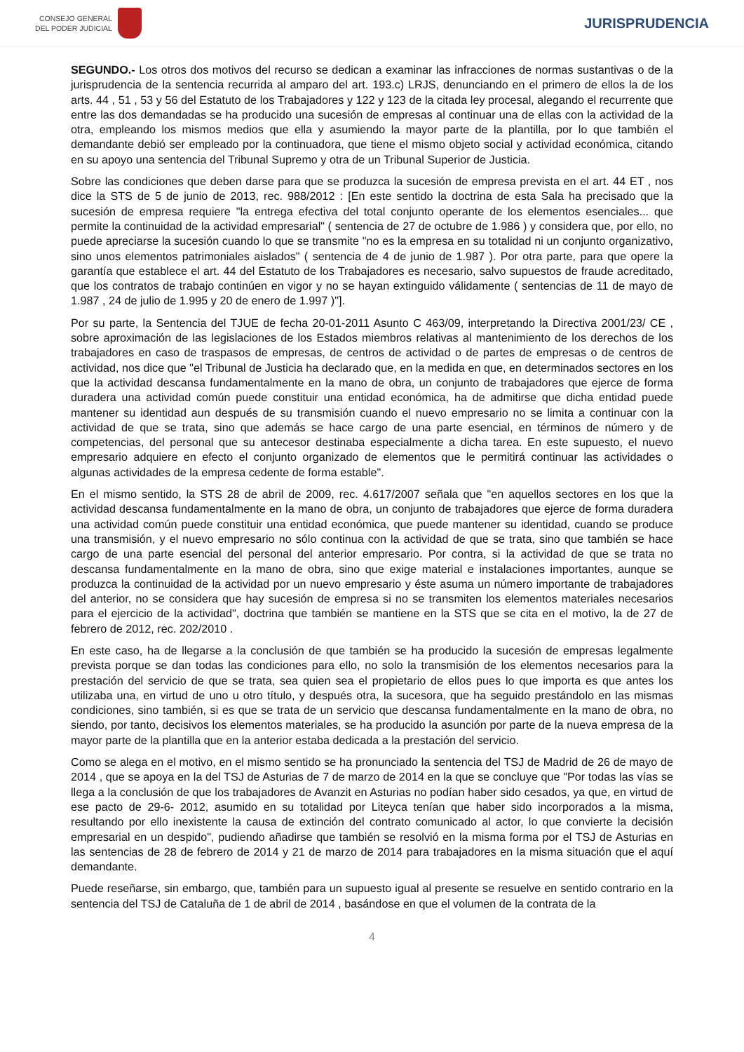CONSEJO GENERAL
DEL PODER JUDICIAL
JURISPRUDENCIA
SEGUNDO.- Los otros dos motivos del recurso se dedican a examinar las infracciones de normas sustantivas o de la jurisprudencia de la sentencia recurrida al amparo del art. 193.c) LRJS, denunciando en el primero de ellos la de los arts. 44 , 51 , 53 y 56 del Estatuto de los Trabajadores y 122 y 123 de la citada ley procesal, alegando el recurrente que entre las dos demandadas se ha producido una sucesión de empresas al continuar una de ellas con la actividad de la otra, empleando los mismos medios que ella y asumiendo la mayor parte de la plantilla, por lo que también el demandante debió ser empleado por la continuadora, que tiene el mismo objeto social y actividad económica, citando en su apoyo una sentencia del Tribunal Supremo y otra de un Tribunal Superior de Justicia.
Sobre las condiciones que deben darse para que se produzca la sucesión de empresa prevista en el art. 44 ET , nos dice la STS de 5 de junio de 2013, rec. 988/2012 : [En este sentido la doctrina de esta Sala ha precisado que la sucesión de empresa requiere "la entrega efectiva del total conjunto operante de los elementos esenciales... que permite la continuidad de la actividad empresarial" ( sentencia de 27 de octubre de 1.986 ) y considera que, por ello, no puede apreciarse la sucesión cuando lo que se transmite "no es la empresa en su totalidad ni un conjunto organizativo, sino unos elementos patrimoniales aislados" ( sentencia de 4 de junio de 1.987 ). Por otra parte, para que opere la garantía que establece el art. 44 del Estatuto de los Trabajadores es necesario, salvo supuestos de fraude acreditado, que los contratos de trabajo continúen en vigor y no se hayan extinguido válidamente ( sentencias de 11 de mayo de 1.987 , 24 de julio de 1.995 y 20 de enero de 1.997 )"].
Por su parte, la Sentencia del TJUE de fecha 20-01-2011 Asunto C 463/09, interpretando la Directiva 2001/23/ CE , sobre aproximación de las legislaciones de los Estados miembros relativas al mantenimiento de los derechos de los trabajadores en caso de traspasos de empresas, de centros de actividad o de partes de empresas o de centros de actividad, nos dice que "el Tribunal de Justicia ha declarado que, en la medida en que, en determinados sectores en los que la actividad descansa fundamentalmente en la mano de obra, un conjunto de trabajadores que ejerce de forma duradera una actividad común puede constituir una entidad económica, ha de admitirse que dicha entidad puede mantener su identidad aun después de su transmisión cuando el nuevo empresario no se limita a continuar con la actividad de que se trata, sino que además se hace cargo de una parte esencial, en términos de número y de competencias, del personal que su antecesor destinaba especialmente a dicha tarea. En este supuesto, el nuevo empresario adquiere en efecto el conjunto organizado de elementos que le permitirá continuar las actividades o algunas actividades de la empresa cedente de forma estable".
En el mismo sentido, la STS 28 de abril de 2009, rec. 4.617/2007 señala que "en aquellos sectores en los que la actividad descansa fundamentalmente en la mano de obra, un conjunto de trabajadores que ejerce de forma duradera una actividad común puede constituir una entidad económica, que puede mantener su identidad, cuando se produce una transmisión, y el nuevo empresario no sólo continua con la actividad de que se trata, sino que también se hace cargo de una parte esencial del personal del anterior empresario. Por contra, si la actividad de que se trata no descansa fundamentalmente en la mano de obra, sino que exige material e instalaciones importantes, aunque se produzca la continuidad de la actividad por un nuevo empresario y éste asuma un número importante de trabajadores del anterior, no se considera que hay sucesión de empresa si no se transmiten los elementos materiales necesarios para el ejercicio de la actividad", doctrina que también se mantiene en la STS que se cita en el motivo, la de 27 de febrero de 2012, rec. 202/2010 .
En este caso, ha de llegarse a la conclusión de que también se ha producido la sucesión de empresas legalmente prevista porque se dan todas las condiciones para ello, no solo la transmisión de los elementos necesarios para la prestación del servicio de que se trata, sea quien sea el propietario de ellos pues lo que importa es que antes los utilizaba una, en virtud de uno u otro título, y después otra, la sucesora, que ha seguido prestándolo en las mismas condiciones, sino también, si es que se trata de un servicio que descansa fundamentalmente en la mano de obra, no siendo, por tanto, decisivos los elementos materiales, se ha producido la asunción por parte de la nueva empresa de la mayor parte de la plantilla que en la anterior estaba dedicada a la prestación del servicio.
Como se alega en el motivo, en el mismo sentido se ha pronunciado la sentencia del TSJ de Madrid de 26 de mayo de 2014 , que se apoya en la del TSJ de Asturias de 7 de marzo de 2014 en la que se concluye que "Por todas las vías se llega a la conclusión de que los trabajadores de Avanzit en Asturias no podían haber sido cesados, ya que, en virtud de ese pacto de 29-6- 2012, asumido en su totalidad por Liteyca tenían que haber sido incorporados a la misma, resultando por ello inexistente la causa de extinción del contrato comunicado al actor, lo que convierte la decisión empresarial en un despido", pudiendo añadirse que también se resolvió en la misma forma por el TSJ de Asturias en las sentencias de 28 de febrero de 2014 y 21 de marzo de 2014 para trabajadores en la misma situación que el aquí demandante.
Puede reseñarse, sin embargo, que, también para un supuesto igual al presente se resuelve en sentido contrario en la sentencia del TSJ de Cataluña de 1 de abril de 2014 , basándose en que el volumen de la contrata de la
4